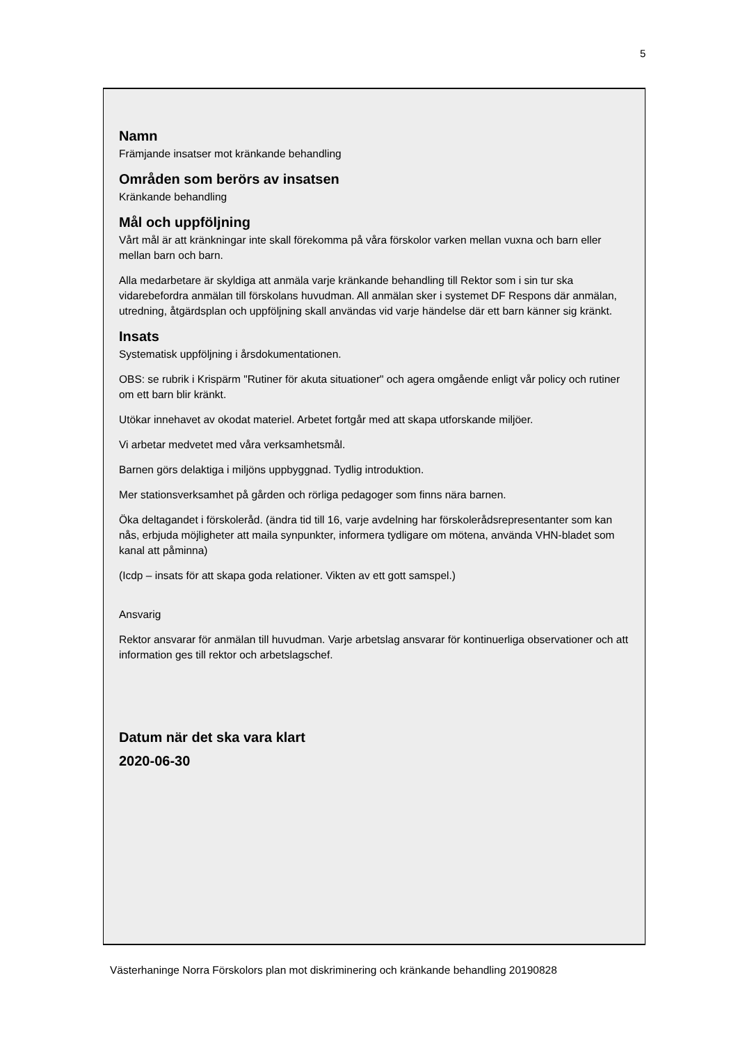5
Namn
Främjande insatser mot kränkande behandling
Områden som berörs av insatsen
Kränkande behandling
Mål och uppföljning
Vårt mål är att kränkningar inte skall förekomma på våra förskolor varken mellan vuxna och barn eller mellan barn och barn.
Alla medarbetare är skyldiga att anmäla varje kränkande behandling till Rektor som i sin tur ska vidarebefordra anmälan till förskolans huvudman. All anmälan sker i systemet DF Respons där anmälan, utredning, åtgärdsplan och uppföljning skall användas vid varje händelse där ett barn känner sig kränkt.
Insats
Systematisk uppföljning i årsdokumentationen.
OBS: se rubrik i Krispärm "Rutiner för akuta situationer" och agera omgående enligt vår policy och rutiner om ett barn blir kränkt.
Utökar innehavet av okodat materiel. Arbetet fortgår med att skapa utforskande miljöer.
Vi arbetar medvetet med våra verksamhetsmål.
Barnen görs delaktiga i miljöns uppbyggnad. Tydlig introduktion.
Mer stationsverksamhet på gården och rörliga pedagoger som finns nära barnen.
Öka deltagandet i förskoleråd. (ändra tid till 16, varje avdelning har förskolerådsrepresentanter som kan nås, erbjuda möjligheter att maila synpunkter, informera tydligare om mötena, använda VHN-bladet som kanal att påminna)
(Icdp – insats för att skapa goda relationer. Vikten av ett gott samspel.)
Ansvarig
Rektor ansvarar för anmälan till huvudman. Varje arbetslag ansvarar för kontinuerliga observationer och att information ges till rektor och arbetslagschef.
Datum när det ska vara klart
2020-06-30
Västerhaninge Norra Förskolors plan mot diskriminering och kränkande behandling 20190828